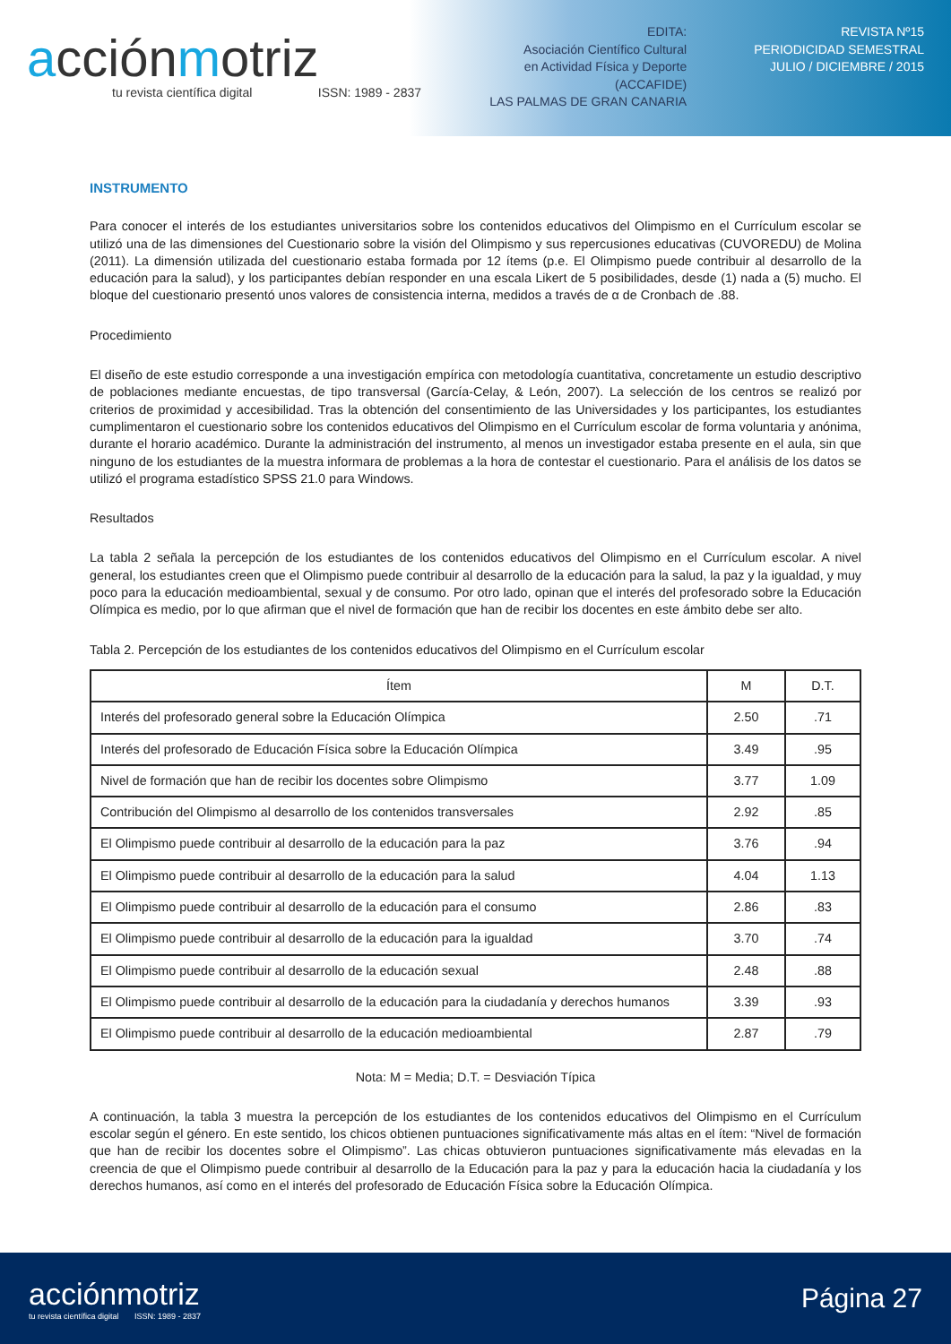acciónmotriz
tu revista científica digital ISSN: 1989 - 2837
EDITA:
Asociación Científico Cultural
en Actividad Física y Deporte
(ACCAFIDE)
LAS PALMAS DE GRAN CANARIA
REVISTA Nº15
PERIODICIDAD SEMESTRAL
JULIO / DICIEMBRE / 2015
INSTRUMENTO
Para conocer el interés de los estudiantes universitarios sobre los contenidos educativos del Olimpismo en el Currículum escolar se utilizó una de las dimensiones del Cuestionario sobre la visión del Olimpismo y sus repercusiones educativas (CUVOREDU) de Molina (2011). La dimensión utilizada del cuestionario estaba formada por 12 ítems (p.e. El Olimpismo puede contribuir al desarrollo de la educación para la salud), y los participantes debían responder en una escala Likert de 5 posibilidades, desde (1) nada a (5) mucho. El bloque del cuestionario presentó unos valores de consistencia interna, medidos a través de α de Cronbach de .88.
Procedimiento
El diseño de este estudio corresponde a una investigación empírica con metodología cuantitativa, concretamente un estudio descriptivo de poblaciones mediante encuestas, de tipo transversal (García-Celay, & León, 2007). La selección de los centros se realizó por criterios de proximidad y accesibilidad. Tras la obtención del consentimiento de las Universidades y los participantes, los estudiantes cumplimentaron el cuestionario sobre los contenidos educativos del Olimpismo en el Currículum escolar de forma voluntaria y anónima, durante el horario académico. Durante la administración del instrumento, al menos un investigador estaba presente en el aula, sin que ninguno de los estudiantes de la muestra informara de problemas a la hora de contestar el cuestionario. Para el análisis de los datos se utilizó el programa estadístico SPSS 21.0 para Windows.
Resultados
La tabla 2 señala la percepción de los estudiantes de los contenidos educativos del Olimpismo en el Currículum escolar. A nivel general, los estudiantes creen que el Olimpismo puede contribuir al desarrollo de la educación para la salud, la paz y la igualdad, y muy poco para la educación medioambiental, sexual y de consumo. Por otro lado, opinan que el interés del profesorado sobre la Educación Olímpica es medio, por lo que afirman que el nivel de formación que han de recibir los docentes en este ámbito debe ser alto.
Tabla 2. Percepción de los estudiantes de los contenidos educativos del Olimpismo en el Currículum escolar
| Ítem | M | D.T. |
| --- | --- | --- |
| Interés del profesorado general sobre la Educación Olímpica | 2.50 | .71 |
| Interés del profesorado de Educación Física sobre la Educación Olímpica | 3.49 | .95 |
| Nivel de formación que han de recibir los docentes sobre Olimpismo | 3.77 | 1.09 |
| Contribución del Olimpismo al desarrollo de los contenidos transversales | 2.92 | .85 |
| El Olimpismo puede contribuir al desarrollo de la educación para la paz | 3.76 | .94 |
| El Olimpismo puede contribuir al desarrollo de la educación para la salud | 4.04 | 1.13 |
| El Olimpismo puede contribuir al desarrollo de la educación para el consumo | 2.86 | .83 |
| El Olimpismo puede contribuir al desarrollo de la educación para la igualdad | 3.70 | .74 |
| El Olimpismo puede contribuir al desarrollo de la educación sexual | 2.48 | .88 |
| El Olimpismo puede contribuir al desarrollo de la educación para la ciudadanía y derechos humanos | 3.39 | .93 |
| El Olimpismo puede contribuir al desarrollo de la educación medioambiental | 2.87 | .79 |
Nota: M = Media; D.T. = Desviación Típica
A continuación, la tabla 3 muestra la percepción de los estudiantes de los contenidos educativos del Olimpismo en el Currículum escolar según el género. En este sentido, los chicos obtienen puntuaciones significativamente más altas en el ítem: “Nivel de formación que han de recibir los docentes sobre el Olimpismo”. Las chicas obtuvieron puntuaciones significativamente más elevadas en la creencia de que el Olimpismo puede contribuir al desarrollo de la Educación para la paz y para la educación hacia la ciudadanía y los derechos humanos, así como en el interés del profesorado de Educación Física sobre la Educación Olímpica.
acciónmotriz
tu revista científica digital ISSN: 1989 - 2837
Página 27